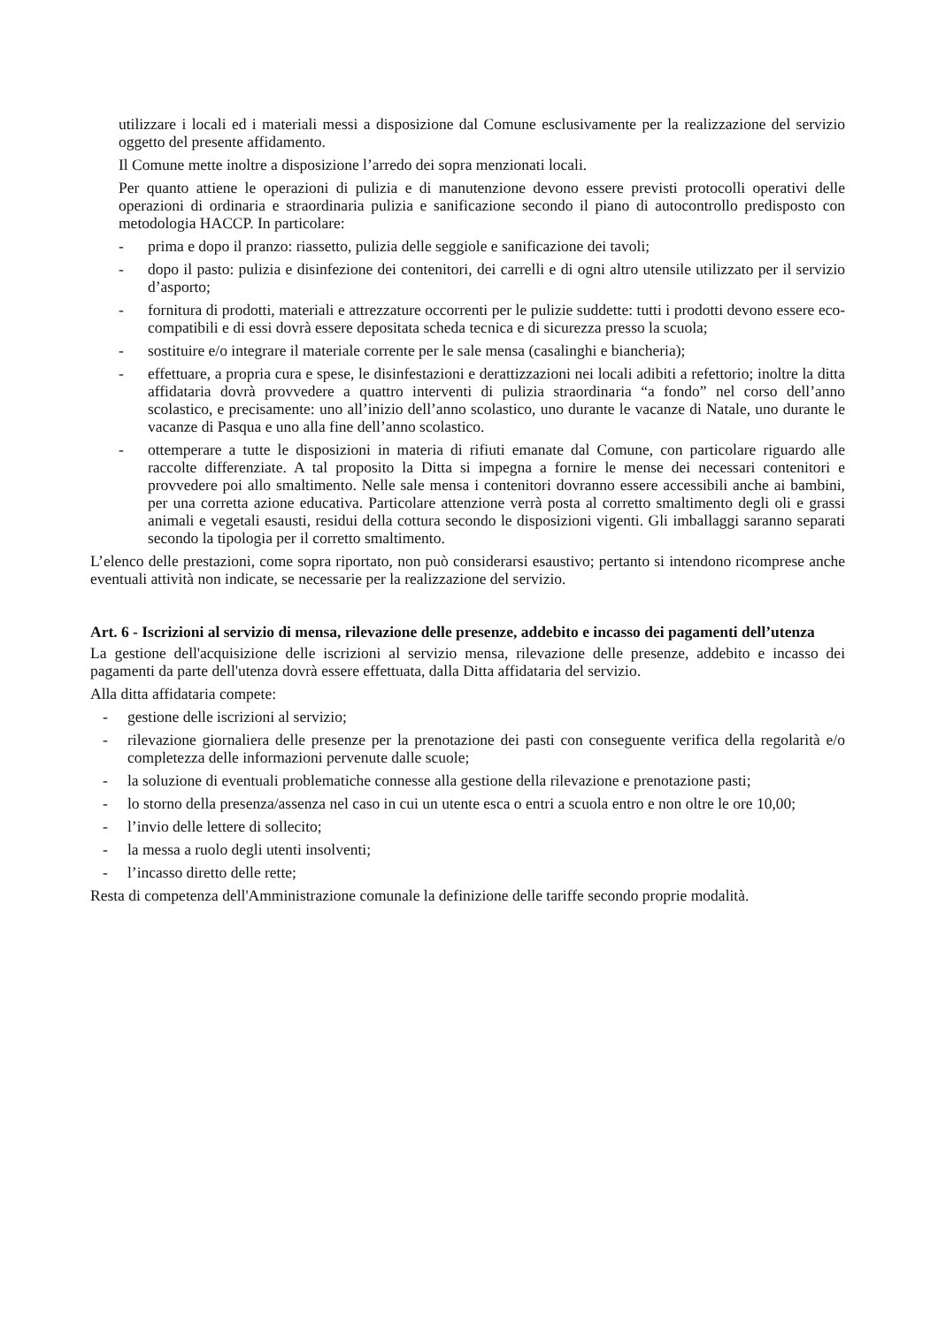utilizzare i locali ed i materiali messi a disposizione dal Comune esclusivamente per la realizzazione del servizio oggetto del presente affidamento.
Il Comune mette inoltre a disposizione l’arredo dei sopra menzionati locali.
Per quanto attiene le operazioni di pulizia e di manutenzione devono essere previsti protocolli operativi delle operazioni di ordinaria e straordinaria pulizia e sanificazione secondo il piano di autocontrollo predisposto con metodologia HACCP. In particolare:
- prima e dopo il pranzo: riassetto, pulizia delle seggiole e sanificazione dei tavoli;
- dopo il pasto: pulizia e disinfezione dei contenitori, dei carrelli e di ogni altro utensile utilizzato per il servizio d’asporto;
- fornitura di prodotti, materiali e attrezzature occorrenti per le pulizie suddette: tutti i prodotti devono essere eco-compatibili e di essi dovrà essere depositata scheda tecnica e di sicurezza presso la scuola;
- sostituire e/o integrare il materiale corrente per le sale mensa (casalinghi e biancheria);
- effettuare, a propria cura e spese, le disinfestazioni e derattizzazioni nei locali adibiti a refettorio; inoltre la ditta affidataria dovrà provvedere a quattro interventi di pulizia straordinaria “a fondo” nel corso dell’anno scolastico, e precisamente: uno all’inizio dell’anno scolastico, uno durante le vacanze di Natale, uno durante le vacanze di Pasqua e uno alla fine dell’anno scolastico.
- ottemperare a tutte le disposizioni in materia di rifiuti emanate dal Comune, con particolare riguardo alle raccolte differenziate. A tal proposito la Ditta si impegna a fornire le mense dei necessari contenitori e provvedere poi allo smaltimento. Nelle sale mensa i contenitori dovranno essere accessibili anche ai bambini, per una corretta azione educativa. Particolare attenzione verrà posta al corretto smaltimento degli oli e grassi animali e vegetali esausti, residui della cottura secondo le disposizioni vigenti. Gli imballaggi saranno separati secondo la tipologia per il corretto smaltimento.
L’elenco delle prestazioni, come sopra riportato, non può considerarsi esaustivo; pertanto si intendono ricomprese anche eventuali attività non indicate, se necessarie per la realizzazione del servizio.
Art. 6 - Iscrizioni al servizio di mensa, rilevazione delle presenze, addebito e incasso dei pagamenti dell’utenza
La gestione dell'acquisizione delle iscrizioni al servizio mensa, rilevazione delle presenze, addebito e incasso dei pagamenti da parte dell'utenza dovrà essere effettuata, dalla Ditta affidataria del servizio.
Alla ditta affidataria compete:
- gestione delle iscrizioni al servizio;
- rilevazione giornaliera delle presenze per la prenotazione dei pasti con conseguente verifica della regolarità e/o completezza delle informazioni pervenute dalle scuole;
- la soluzione di eventuali problematiche connesse alla gestione della rilevazione e prenotazione pasti;
- lo storno della presenza/assenza nel caso in cui un utente esca o entri a scuola entro e non oltre le ore 10,00;
- l’invio delle lettere di sollecito;
- la messa a ruolo degli utenti insolventi;
- l’incasso diretto delle rette;
Resta di competenza dell'Amministrazione comunale la definizione delle tariffe secondo proprie modalità.